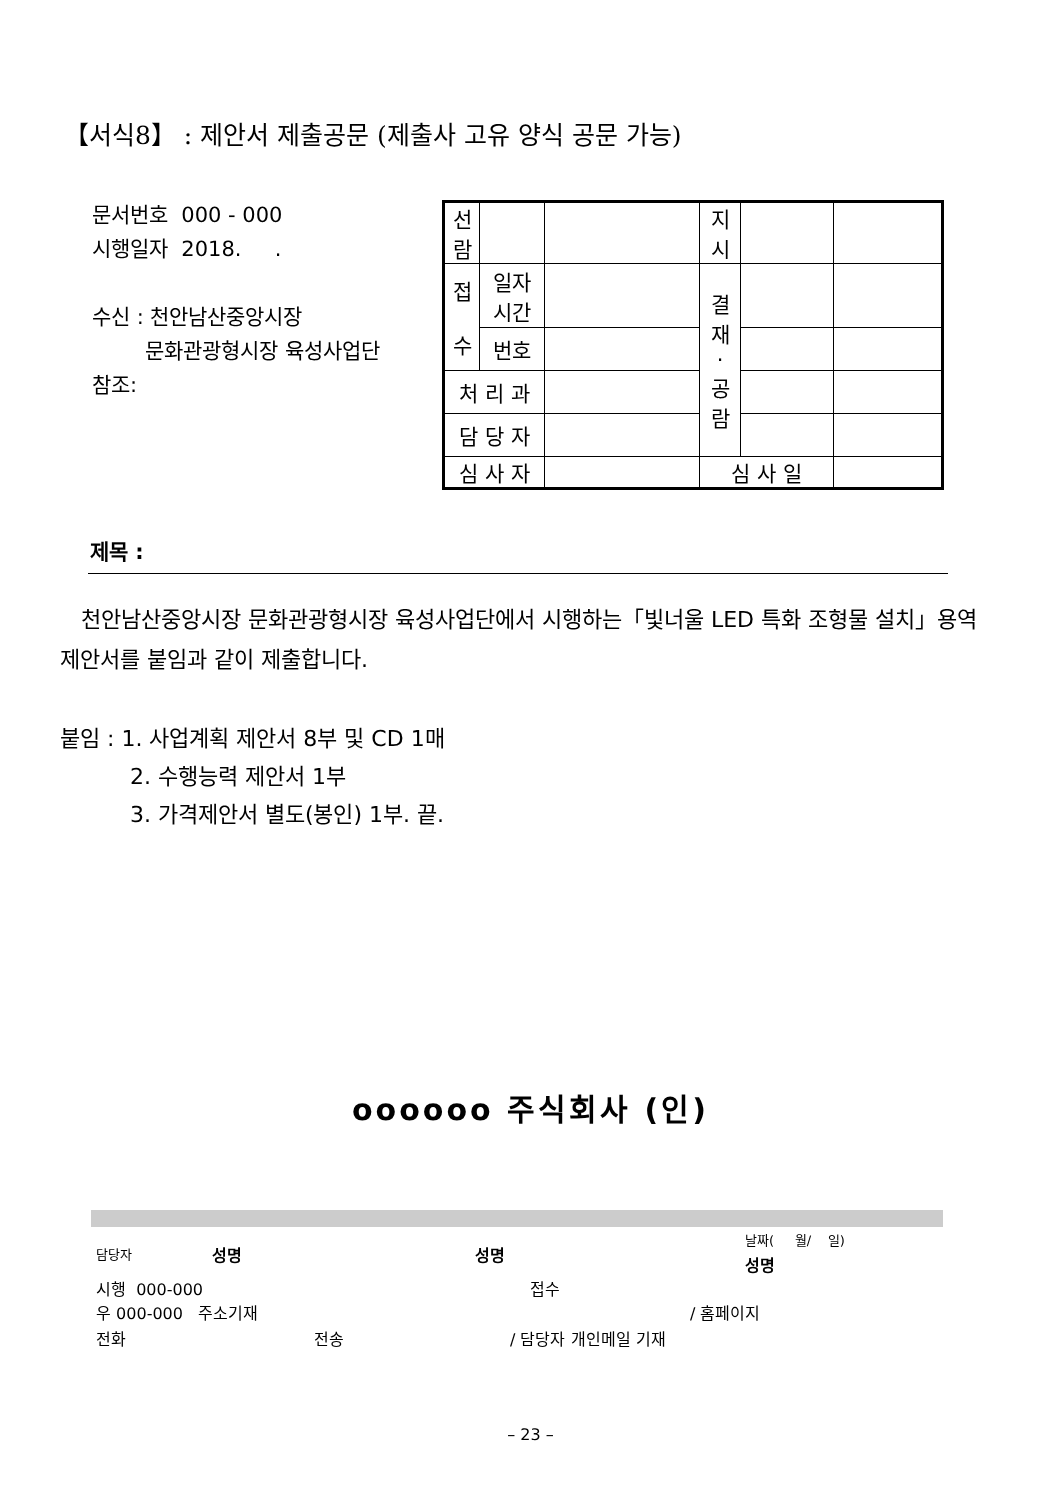【서식8】 : 제안서 제출공문 (제출사 고유 양식 공문 가능)
문서번호 000 - 000
시행일자 2018. .
수신 : 천안남산중앙시장
문화관광형시장 육성사업단
참조:
| 선 람 | | | 지 시 | | |
| 접 수 | 일자 시간 | | 결 재 · 공 람 | | |
| | 번호 | | | | |
| 처 리 과 | | | | | |
| 담 당 자 | | | | | |
| 심 사 자 | | | 심 사 일 | | |
제목 :
천안남산중앙시장 문화관광형시장 육성사업단에서 시행하는「빛너울 LED 특화 조형물 설치」용역 제안서를 붙임과 같이 제출합니다.
붙임 : 1. 사업계획 제안서 8부 및 CD 1매
2. 수행능력 제안서 1부
3. 가격제안서 별도(봉인) 1부. 끝.
oooooo 주식회사 (인)
담당자 성명 성명
날짜( 월/ 일)
성명
시행 000-000 접수
우 000-000 주소기재 / 홈페이지
전화 전송 / 담당자 개인메일 기재
– 23 –